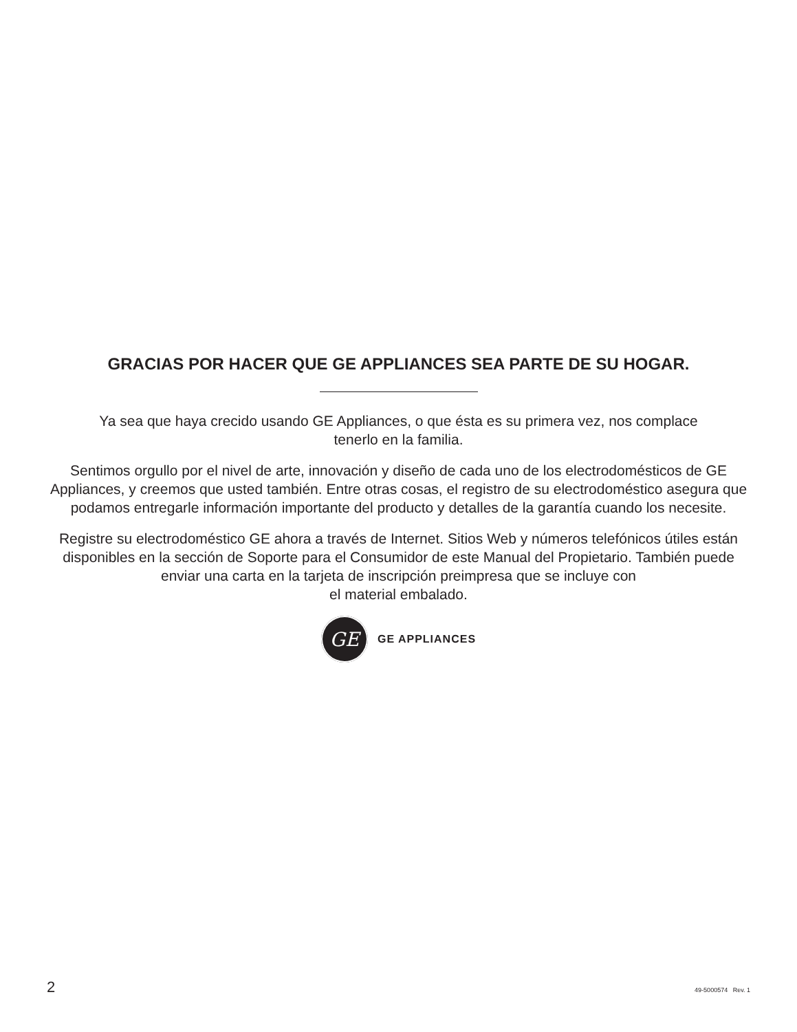GRACIAS POR HACER QUE GE APPLIANCES SEA PARTE DE SU HOGAR.
Ya sea que haya crecido usando GE Appliances, o que ésta es su primera vez, nos complace
tenerlo en la familia.
Sentimos orgullo por el nivel de arte, innovación y diseño de cada uno de los electrodomésticos de GE Appliances, y creemos que usted también. Entre otras cosas, el registro de su electrodoméstico asegura que podamos entregarle información importante del producto y detalles de la garantía cuando los necesite.
Registre su electrodoméstico GE ahora a través de Internet. Sitios Web y números telefónicos útiles están disponibles en la sección de Soporte para el Consumidor de este Manual del Propietario. También puede enviar una carta en la tarjeta de inscripción preimpresa que se incluye con
el material embalado.
GE
GE APPLIANCES
2 49-5000574 Rev. 1